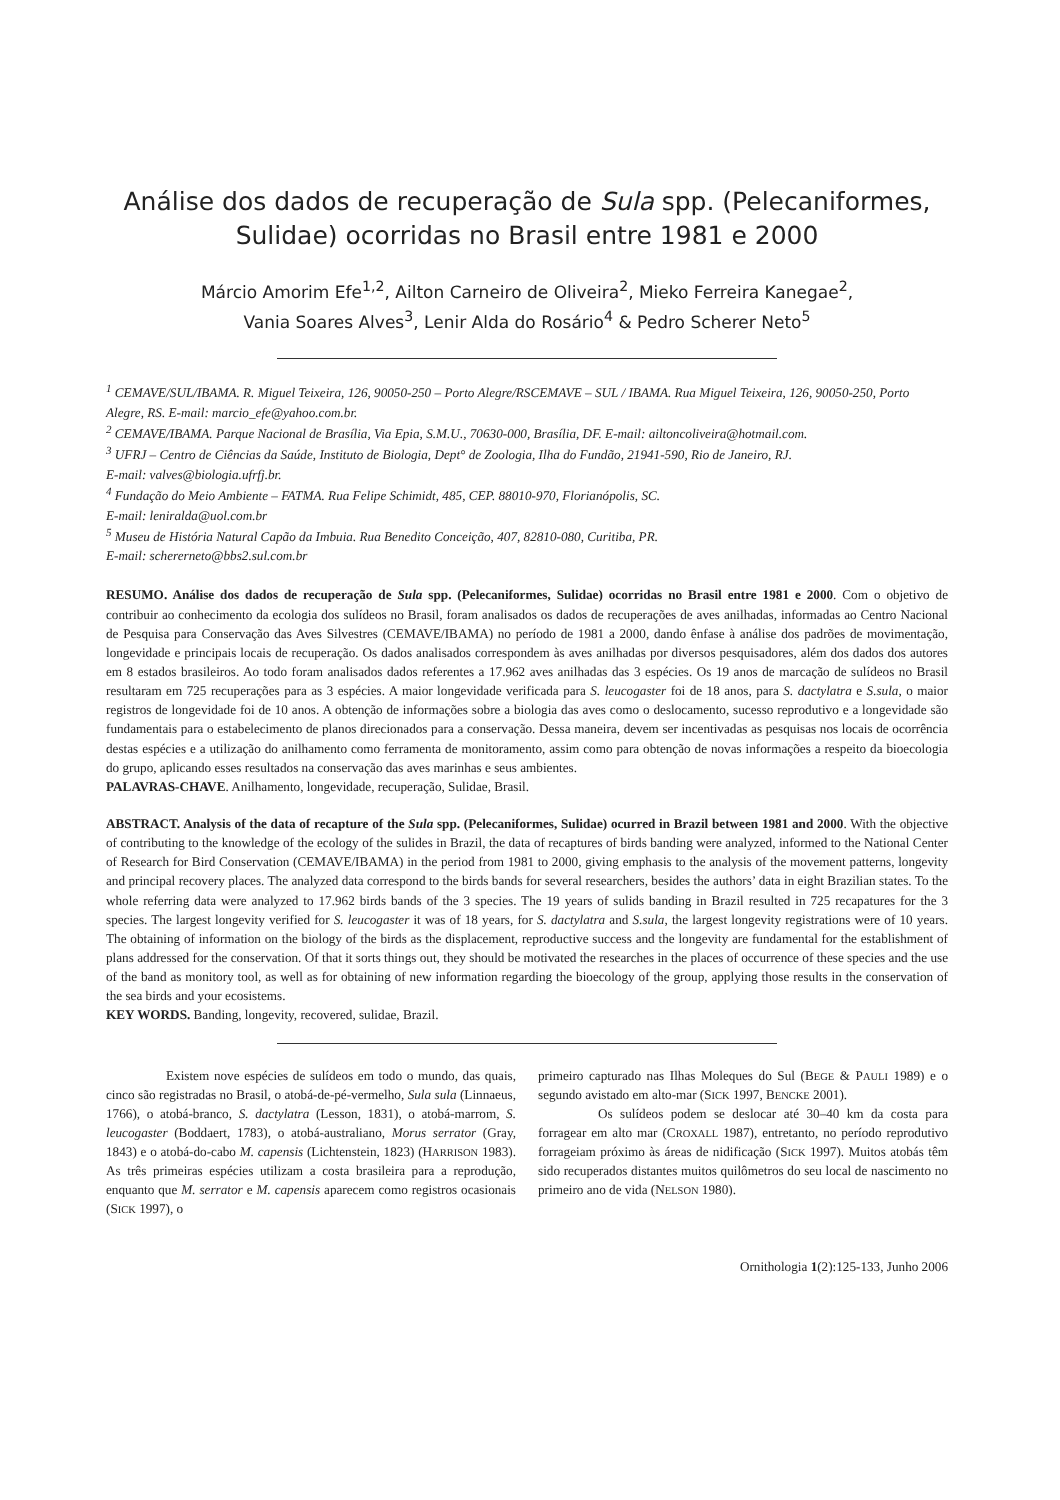Análise dos dados de recuperação de Sula spp. (Pelecaniformes,
Sulidae) ocorridas no Brasil entre 1981 e 2000
Márcio Amorim Efe<sup>1,2</sup>, Ailton Carneiro de Oliveira<sup>2</sup>, Mieko Ferreira Kanegae<sup>2</sup>,
Vania Soares Alves<sup>3</sup>, Lenir Alda do Rosário<sup>4</sup> & Pedro Scherer Neto<sup>5</sup>
<sup>1</sup> CEMAVE/SUL/IBAMA. R. Miguel Teixeira, 126, 90050-250 – Porto Alegre/RSCEMAVE – SUL / IBAMA. Rua Miguel Teixeira, 126, 90050-250, Porto Alegre, RS. E-mail: marcio_efe@yahoo.com.br.
<sup>2</sup> CEMAVE/IBAMA. Parque Nacional de Brasília, Via Epia, S.M.U., 70630-000, Brasília, DF. E-mail: ailtoncoliveira@hotmail.com.
<sup>3</sup> UFRJ – Centro de Ciências da Saúde, Instituto de Biologia, Dept° de Zoologia, Ilha do Fundão, 21941-590, Rio de Janeiro, RJ.
E-mail: valves@biologia.ufrfj.br.
<sup>4</sup> Fundação do Meio Ambiente – FATMA. Rua Felipe Schimidt, 485, CEP. 88010-970, Florianópolis, SC.
E-mail: leniralda@uol.com.br
<sup>5</sup> Museu de História Natural Capão da Imbuia. Rua Benedito Conceição, 407, 82810-080, Curitiba, PR.
E-mail: schererneto@bbs2.sul.com.br
RESUMO. Análise dos dados de recuperação de Sula spp. (Pelecaniformes, Sulidae) ocorridas no Brasil entre 1981 e 2000. Com o objetivo de contribuir ao conhecimento da ecologia dos sulídeos no Brasil, foram analisados os dados de recuperações de aves anilhadas, informadas ao Centro Nacional de Pesquisa para Conservação das Aves Silvestres (CEMAVE/IBAMA) no período de 1981 a 2000, dando ênfase à análise dos padrões de movimentação, longevidade e principais locais de recuperação. Os dados analisados correspondem às aves anilhadas por diversos pesquisadores, além dos dados dos autores em 8 estados brasileiros. Ao todo foram analisados dados referentes a 17.962 aves anilhadas das 3 espécies. Os 19 anos de marcação de sulídeos no Brasil resultaram em 725 recuperações para as 3 espécies. A maior longevidade verificada para S. leucogaster foi de 18 anos, para S. dactylatra e S.sula, o maior registros de longevidade foi de 10 anos. A obtenção de informações sobre a biologia das aves como o deslocamento, sucesso reprodutivo e a longevidade são fundamentais para o estabelecimento de planos direcionados para a conservação. Dessa maneira, devem ser incentivadas as pesquisas nos locais de ocorrência destas espécies e a utilização do anilhamento como ferramenta de monitoramento, assim como para obtenção de novas informações a respeito da bioecologia do grupo, aplicando esses resultados na conservação das aves marinhas e seus ambientes.
PALAVRAS-CHAVE. Anilhamento, longevidade, recuperação, Sulidae, Brasil.
ABSTRACT. Analysis of the data of recapture of the Sula spp. (Pelecaniformes, Sulidae) ocurred in Brazil between 1981 and 2000. With the objective of contributing to the knowledge of the ecology of the sulides in Brazil, the data of recaptures of birds banding were analyzed, informed to the National Center of Research for Bird Conservation (CEMAVE/IBAMA) in the period from 1981 to 2000, giving emphasis to the analysis of the movement patterns, longevity and principal recovery places. The analyzed data correspond to the birds bands for several researchers, besides the authors’ data in eight Brazilian states. To the whole referring data were analyzed to 17.962 birds bands of the 3 species. The 19 years of sulids banding in Brazil resulted in 725 recapatures for the 3 species. The largest longevity verified for S. leucogaster it was of 18 years, for S. dactylatra and S.sula, the largest longevity registrations were of 10 years. The obtaining of information on the biology of the birds as the displacement, reproductive success and the longevity are fundamental for the establishment of plans addressed for the conservation. Of that it sorts things out, they should be motivated the researches in the places of occurrence of these species and the use of the band as monitory tool, as well as for obtaining of new information regarding the bioecology of the group, applying those results in the conservation of the sea birds and your ecosistems.
KEY WORDS. Banding, longevity, recovered, sulidae, Brazil.
Existem nove espécies de sulídeos em todo o mundo, das quais, cinco são registradas no Brasil, o atobá-de-pé-vermelho, Sula sula (Linnaeus, 1766), o atobá-branco, S. dactylatra (Lesson, 1831), o atobá-marrom, S. leucogaster (Boddaert, 1783), o atobá-australiano, Morus serrator (Gray, 1843) e o atobá-do-cabo M. capensis (Lichtenstein, 1823) (HARRISON 1983). As três primeiras espécies utilizam a costa brasileira para a reprodução, enquanto que M. serrator e M. capensis aparecem como registros ocasionais (SICK 1997), o
primeiro capturado nas Ilhas Moleques do Sul (BEGE & PAULI 1989) e o segundo avistado em alto-mar (SICK 1997, BENCKE 2001).
Os sulídeos podem se deslocar até 30–40 km da costa para forragear em alto mar (CROXALL 1987), entretanto, no período reprodutivo forrageiam próximo às áreas de nidificação (SICK 1997). Muitos atobás têm sido recuperados distantes muitos quilômetros do seu local de nascimento no primeiro ano de vida (NELSON 1980).
Ornithologia 1(2):125-133, Junho 2006